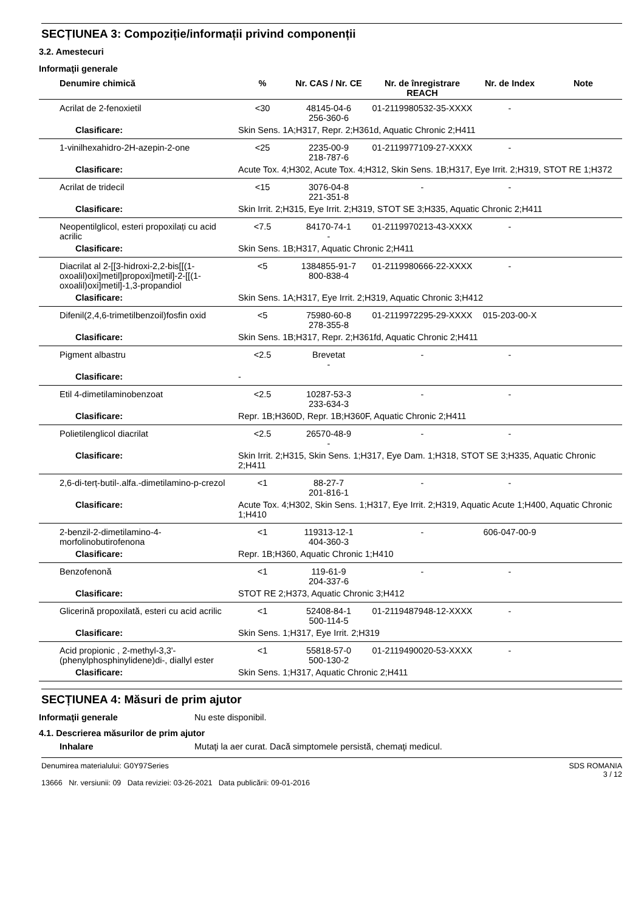SECȚIUNEA 3: Compoziție/informații privind componenții
3.2. Amestecuri
Informaţii generale
| Denumire chimică | % | Nr. CAS / Nr. CE | Nr. de înregistrare REACH | Nr. de Index | Note |
| --- | --- | --- | --- | --- | --- |
| Acrilat de 2-fenoxietil | <30 | 48145-04-6 256-360-6 | 01-2119980532-35-XXXX | - | |
| Clasificare: | Skin Sens. 1A;H317, Repr. 2;H361d, Aquatic Chronic 2;H411 | | | | |
| 1-vinilhexahidro-2H-azepin-2-one | <25 | 2235-00-9 218-787-6 | 01-2119977109-27-XXXX | - | |
| Clasificare: | Acute Tox. 4;H302, Acute Tox. 4;H312, Skin Sens. 1B;H317, Eye Irrit. 2;H319, STOT RE 1;H372 | | | | |
| Acrilat de tridecil | <15 | 3076-04-8 221-351-8 | - | - | |
| Clasificare: | Skin Irrit. 2;H315, Eye Irrit. 2;H319, STOT SE 3;H335, Aquatic Chronic 2;H411 | | | | |
| Neopentilglicol, esteri propoxilați cu acid acrilic | <7.5 | 84170-74-1 - | 01-2119970213-43-XXXX | - | |
| Clasificare: | Skin Sens. 1B;H317, Aquatic Chronic 2;H411 | | | | |
| Diacrilat al 2-[[3-hidroxi-2,2-bis[[(1-oxoalil)oxi]metil]propoxi]metil]-2-[[(1-oxoalil)oxi]metil]-1,3-propandiol | <5 | 1384855-91-7 800-838-4 | 01-2119980666-22-XXXX | - | |
| Clasificare: | Skin Sens. 1A;H317, Eye Irrit. 2;H319, Aquatic Chronic 3;H412 | | | | |
| Difenil(2,4,6-trimetilbenzoil)fosfin oxid | <5 | 75980-60-8 278-355-8 | 01-2119972295-29-XXXX | 015-203-00-X | |
| Clasificare: | Skin Sens. 1B;H317, Repr. 2;H361fd, Aquatic Chronic 2;H411 | | | | |
| Pigment albastru | <2.5 | Brevetat - | - | - | |
| Clasificare: | - | | | | |
| Etil 4-dimetilaminobenzoat | <2.5 | 10287-53-3 233-634-3 | - | - | |
| Clasificare: | Repr. 1B;H360D, Repr. 1B;H360F, Aquatic Chronic 2;H411 | | | | |
| Polietilenglicol diacrilat | <2.5 | 26570-48-9 - | - | - | |
| Clasificare: | Skin Irrit. 2;H315, Skin Sens. 1;H317, Eye Dam. 1;H318, STOT SE 3;H335, Aquatic Chronic 2;H411 | | | | |
| 2,6-di-terț-butil-.alfa.-dimetilamino-p-crezol | <1 | 88-27-7 201-816-1 | - | - | |
| Clasificare: | Acute Tox. 4;H302, Skin Sens. 1;H317, Eye Irrit. 2;H319, Aquatic Acute 1;H400, Aquatic Chronic 1;H410 | | | | |
| 2-benzil-2-dimetilamino-4-morfolinobutirofenona | <1 | 119313-12-1 404-360-3 | - | 606-047-00-9 | |
| Clasificare: | Repr. 1B;H360, Aquatic Chronic 1;H410 | | | | |
| Benzofenonă | <1 | 119-61-9 204-337-6 | - | - | |
| Clasificare: | STOT RE 2;H373, Aquatic Chronic 3;H412 | | | | |
| Glicerină propoxilată, esteri cu acid acrilic | <1 | 52408-84-1 500-114-5 | 01-2119487948-12-XXXX | - | |
| Clasificare: | Skin Sens. 1;H317, Eye Irrit. 2;H319 | | | | |
| Acid propionic , 2-methyl-3,3'-(phenylphosphinylidene)di-, diallyl ester | <1 | 55818-57-0 500-130-2 | 01-2119490020-53-XXXX | - | |
| Clasificare: | Skin Sens. 1;H317, Aquatic Chronic 2;H411 | | | | |
SECȚIUNEA 4: Măsuri de prim ajutor
Informaţii generale Nu este disponibil.
4.1. Descrierea măsurilor de prim ajutor
Inhalare Mutaţi la aer curat. Dacă simptomele persistă, chemaţi medicul.
Denumirea materialului: G0Y97Series
13666 Nr. versiunii: 09 Data reviziei: 03-26-2021 Data publicării: 09-01-2016
SDS ROMANIA
3 / 12